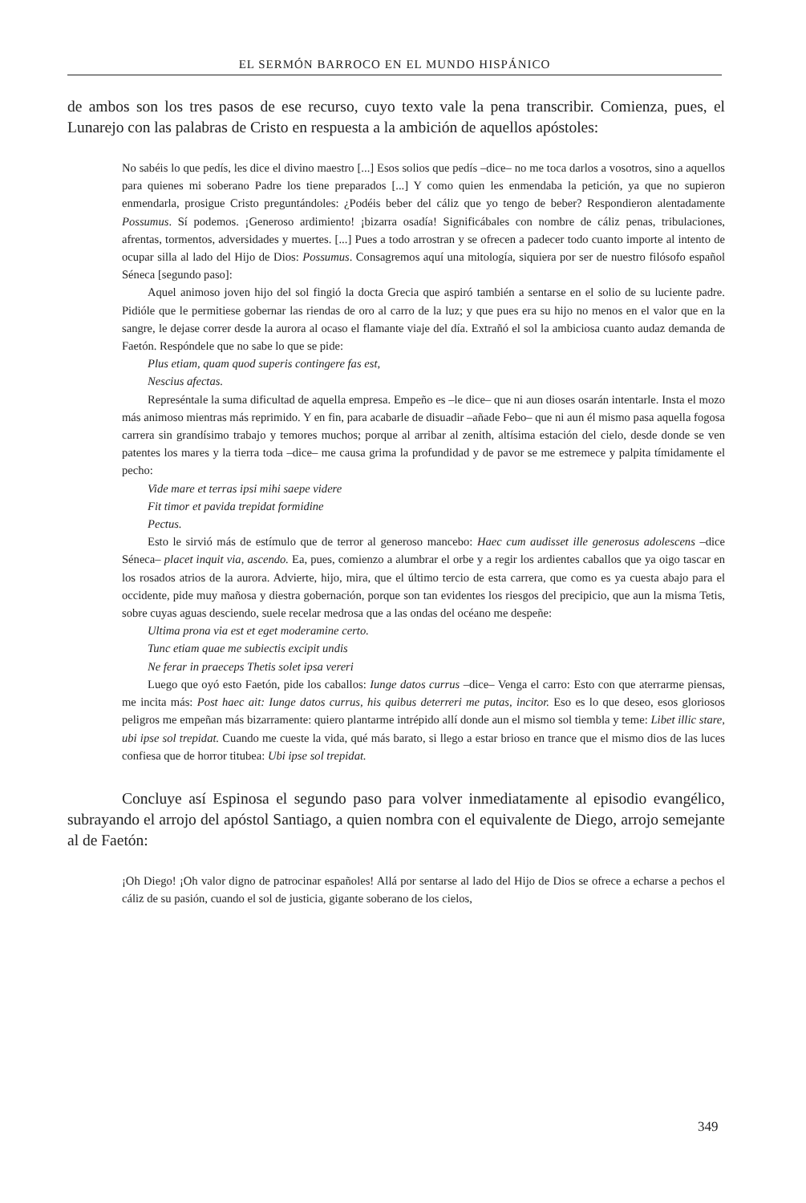EL SERMÓN BARROCO EN EL MUNDO HISPÁNICO
de ambos son los tres pasos de ese recurso, cuyo texto vale la pena transcribir. Comienza, pues, el Lunarejo con las palabras de Cristo en respuesta a la ambición de aquellos apóstoles:
No sabéis lo que pedís, les dice el divino maestro [...] Esos solios que pedís –dice– no me toca darlos a vosotros, sino a aquellos para quienes mi soberano Padre los tiene preparados [...] Y como quien les enmendaba la petición, ya que no supieron enmendarla, prosigue Cristo preguntándoles: ¿Podéis beber del cáliz que yo tengo de beber? Respondieron alentadamente Possumus. Sí podemos. ¡Generoso ardimiento! ¡bizarra osadía! Significábales con nombre de cáliz penas, tribulaciones, afrentas, tormentos, adversidades y muertes. [...] Pues a todo arrostran y se ofrecen a padecer todo cuanto importe al intento de ocupar silla al lado del Hijo de Dios: Possumus. Consagremos aquí una mitología, siquiera por ser de nuestro filósofo español Séneca [segundo paso]:
Aquel animoso joven hijo del sol fingió la docta Grecia que aspiró también a sentarse en el solio de su luciente padre. Pidióle que le permitiese gobernar las riendas de oro al carro de la luz; y que pues era su hijo no menos en el valor que en la sangre, le dejase correr desde la aurora al ocaso el flamante viaje del día. Extrañó el sol la ambiciosa cuanto audaz demanda de Faetón. Respóndele que no sabe lo que se pide:
Plus etiam, quam quod superis contingere fas est,
Nescius afectas.
Represéntale la suma dificultad de aquella empresa. Empeño es –le dice– que ni aun dioses osarán intentarle. Insta el mozo más animoso mientras más reprimido. Y en fin, para acabarle de disuadir –añade Febo– que ni aun él mismo pasa aquella fogosa carrera sin grandísimo trabajo y temores muchos; porque al arribar al zenith, altísima estación del cielo, desde donde se ven patentes los mares y la tierra toda –dice– me causa grima la profundidad y de pavor se me estremece y palpita tímidamente el pecho:
Vide mare et terras ipsi mihi saepe videre
Fit timor et pavida trepidat formidine
Pectus.
Esto le sirvió más de estímulo que de terror al generoso mancebo: Haec cum audisset ille generosus adolescens –dice Séneca– placet inquit via, ascendo. Ea, pues, comienzo a alumbrar el orbe y a regir los ardientes caballos que ya oigo tascar en los rosados atrios de la aurora. Advierte, hijo, mira, que el último tercio de esta carrera, que como es ya cuesta abajo para el occidente, pide muy mañosa y diestra gobernación, porque son tan evidentes los riesgos del precipicio, que aun la misma Tetis, sobre cuyas aguas desciendo, suele recelar medrosa que a las ondas del océano me despeñe:
Ultima prona via est et eget moderamine certo.
Tunc etiam quae me subiectis excipit undis
Ne ferar in praeceps Thetis solet ipsa vereri
Luego que oyó esto Faetón, pide los caballos: Iunge datos currus –dice– Venga el carro: Esto con que aterrarme piensas, me incita más: Post haec ait: Iunge datos currus, his quibus deterreri me putas, incitor. Eso es lo que deseo, esos gloriosos peligros me empeñan más bizarramente: quiero plantarme intrépido allí donde aun el mismo sol tiembla y teme: Libet illic stare, ubi ipse sol trepidat. Cuando me cueste la vida, qué más barato, si llego a estar brioso en trance que el mismo dios de las luces confiesa que de horror titubea: Ubi ipse sol trepidat.
Concluye así Espinosa el segundo paso para volver inmediatamente al episodio evangélico, subrayando el arrojo del apóstol Santiago, a quien nombra con el equivalente de Diego, arrojo semejante al de Faetón:
¡Oh Diego! ¡Oh valor digno de patrocinar españoles! Allá por sentarse al lado del Hijo de Dios se ofrece a echarse a pechos el cáliz de su pasión, cuando el sol de justicia, gigante soberano de los cielos,
349